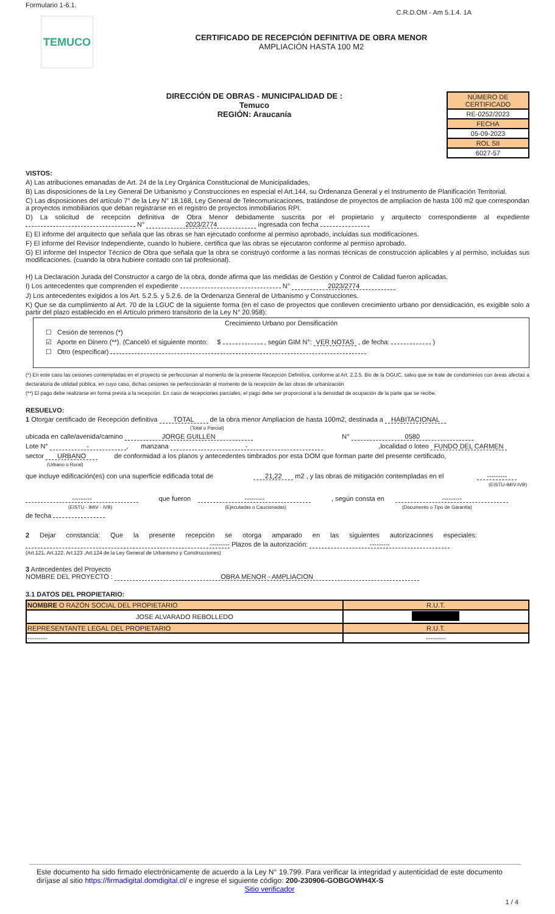Formulario 1-6.1.
C.R.D.OM - Am 5.1.4. 1A
TEMUCO
CERTIFICADO DE RECEPCIÓN DEFINITIVA DE OBRA MENOR
AMPLIACIÓN HASTA 100 M2
DIRECCIÓN DE OBRAS - MUNICIPALIDAD DE :
Temuco
REGIÓN: Araucanía
| NÚMERO DE CERTIFICADO |
| RE-0252/2023 |
| FECHA |
| 05-09-2023 |
| ROL SII |
| 6027-57 |
VISTOS:
A) Las atribuciones emanadas de Art. 24 de la Ley Orgánica Constitucional de Municipalidades,
B) Las disposiciones de la Ley General De Urbanismo y Construcciones en especial el Art.144, su Ordenanza General y el Instrumento de Planificación Territorial.
C) Las disposiciones del artículo 7° de la Ley N° 18.168, Ley General de Telecomunicaciones, tratándose de proyectos de ampliacion de hasta 100 m2 que correspondan a proyectos inmobiliarios que deban registrarse en el registro de proyectos inmobiliarios RPI.
D) La solicitud de recepción definitiva de Obra Menor debidamente suscrita por el propietario y arquitecto correspondiente al expediente N° 2023/2774 ingresada con fecha
E) El informe del arquitecto que señala que las obras se han ejecutado conforme al permiso aprobado, incluidas sus modificaciones.
F) El informe del Revisor Independiente, cuando lo hubiere, certifica que las obras se ejecutaron conforme al permiso aprobado.
G) El informe del Inspector Técnico de Obra que señala que la obra se construyó conforme a las normas técnicas de construcción aplicables y al permiso, incluidas sus modificaciones. (cuando la obra hubiere contado con tal profesional).
H) La Declaración Jurada del Constructor a cargo de la obra, donde afirma que las medidas de Gestión y Control de Calidad fueron aplicadas.
I) Los antecedentes que comprenden el expediente N° 2023/2774
J) Los antecedentes exigidos a los Art. 5.2.5. y 5.2.6. de la Ordenanza General de Urbanismo y Construcciones.
K) Que se da cumplimiento al Art. 70 de la LGUC de la siguiente forma (en el caso de proyectos que conlleven crecimiento urbano por densidicación, es exigible solo a partir del plazo establecido en el Artículo primero transitorio de la Ley N° 20.958):
Crecimiento Urbano por Densificación
☐ Cesión de terrenos (*)
☑ Aporte en Dinero (**). (Canceló el siguiente monto: $ , según GIM N°: VER NOTAS , de fecha: )
☐ Otro (especificar)
(*) En este caso las cesiones contempladas en el proyecto se perfeccionan al momento de la presente Recepción Definitiva, conforme al Art. 2.2.5. Bis de la OGUC, salvo que se trate de condominios con áreas afectas a declaratoria de utilidad pública, en cuyo caso, dichas cesiones se perfeccionarán al momento de la recepción de las obras de urbanización
(**) El pago debe realizarse en forma previa a la recepción. En caso de recepciones parciales, el pago debe ser proporcional a la densidad de ocupación de la parte que se recibe.
RESUELVO:
1 Otorgar certificado de Recepción definitiva TOTAL de la obra menor Ampliacion de hasta 100m2, destinada a HABITACIONAL
(Total o Parcial)
ubicada en calle/avenida/camino JORGE GUILLEN N° 0580
Lote N° -, manzana - ,localidad o loteo FUNDO DEL CARMEN
sector URBANO de conformidad a los planos y antecedentes timbrados por esta DOM que forman parte del presente certificado,
(Urbano o Rural)
que incluye edificación(es) con una superficie edificada total de 21,22 m2 , y las obras de mitigación contempladas en el ---------
(EISTU-IMIV-IVB)
--------- que fueron --------- , según consta en ---------
(EISTU - IMIV - IVB) (Ejecutadas o Caucionadas) (Documento o Tipo de Garantía)
de fecha
2 Dejar constancia: Que la presente recepción se otorga amparado en las siguientes autorizaciones especiales:
--------- Plazos de la autorización: ---------
(Art.121, Art.122, Art.123 ,Art.124 de la Ley General de Urbanismo y Construcciones)
3 Antecedentes del Proyecto
NOMBRE DEL PROYECTO : OBRA MENOR - AMPLIACION
3.1 DATOS DEL PROPIETARIO:
| NOMBRE O RAZÓN SOCIAL DEL PROPIETARIO | R.U.T. |
| JOSE ALVARADO REBOLLEDO | |
| REPRESENTANTE LEGAL DEL PROPIETARIO | R.U.T. |
| --------- | --------- |
Este documento ha sido firmado electrónicamente de acuerdo a la Ley N° 19.799. Para verificar la integridad y autenticidad de este documento diríjase al sitio https://firmadigital.domdigital.cl/ e ingrese el siguiente código: 200-230906-GOBGOWH4X-S
Sitio verificador
1 / 4